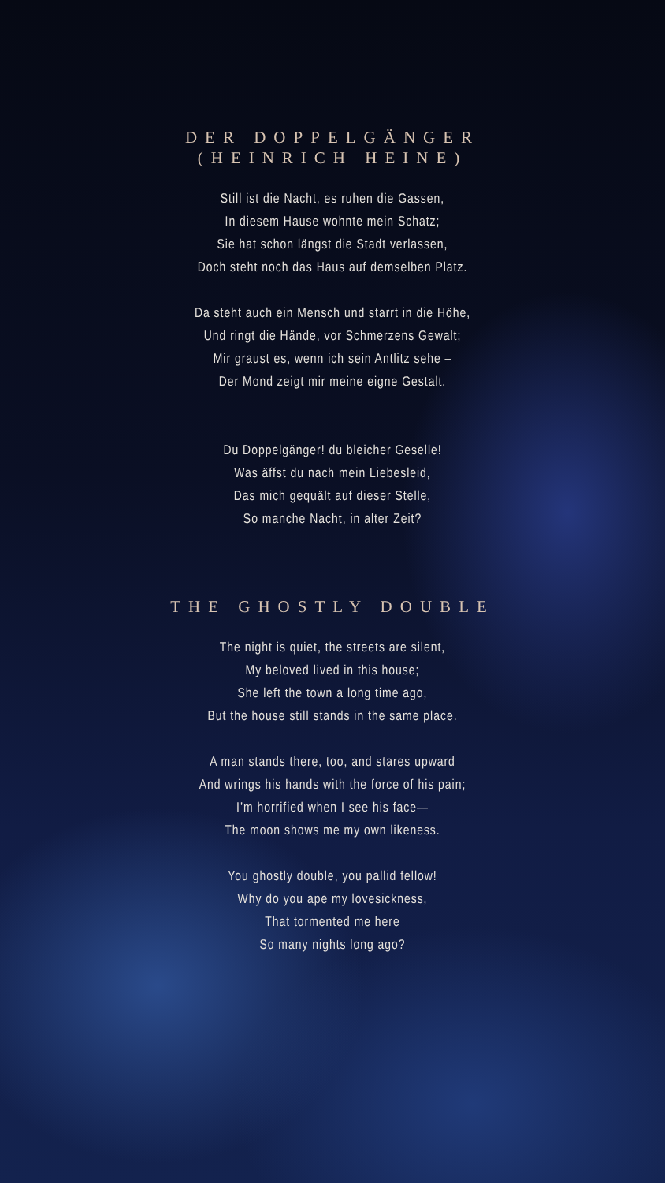DER DOPPELGÄNGER
(HEINRICH HEINE)
Still ist die Nacht, es ruhen die Gassen,
In diesem Hause wohnte mein Schatz;
Sie hat schon längst die Stadt verlassen,
Doch steht noch das Haus auf demselben Platz.
Da steht auch ein Mensch und starrt in die Höhe,
Und ringt die Hände, vor Schmerzens Gewalt;
Mir graust es, wenn ich sein Antlitz sehe –
Der Mond zeigt mir meine eigne Gestalt.
Du Doppelgänger! du bleicher Geselle!
Was äffst du nach mein Liebesleid,
Das mich gequält auf dieser Stelle,
So manche Nacht, in alter Zeit?
THE GHOSTLY DOUBLE
The night is quiet, the streets are silent,
My beloved lived in this house;
She left the town a long time ago,
But the house still stands in the same place.
A man stands there, too, and stares upward
And wrings his hands with the force of his pain;
I’m horrified when I see his face—
The moon shows me my own likeness.
You ghostly double, you pallid fellow!
Why do you ape my lovesickness,
That tormented me here
So many nights long ago?